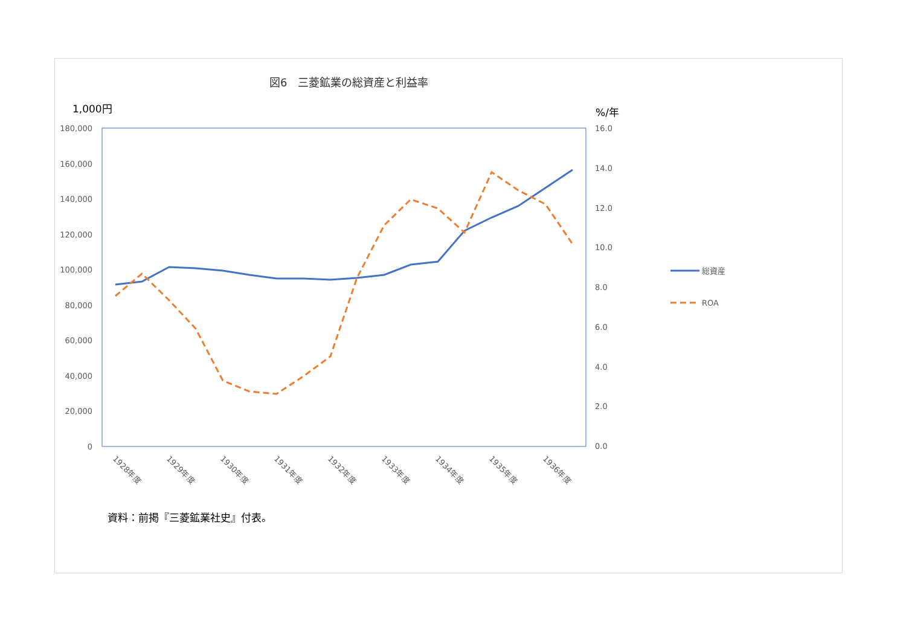図6　三菱鉱業の総資産と利益率
1,000円 %/年
180,000
160,000
140,000
120,000
100,000
80,000
60,000
40,000
20,000
0
16.0
14.0
12.0
10.0
8.0
6.0
4.0
2.0
0.0
1928年度
1929年度
1930年度
1931年度
1932年度
1933年度
1934年度
1935年度
1936年度
総資産
ROA
資料：前掲『三菱鉱業社史』付表。